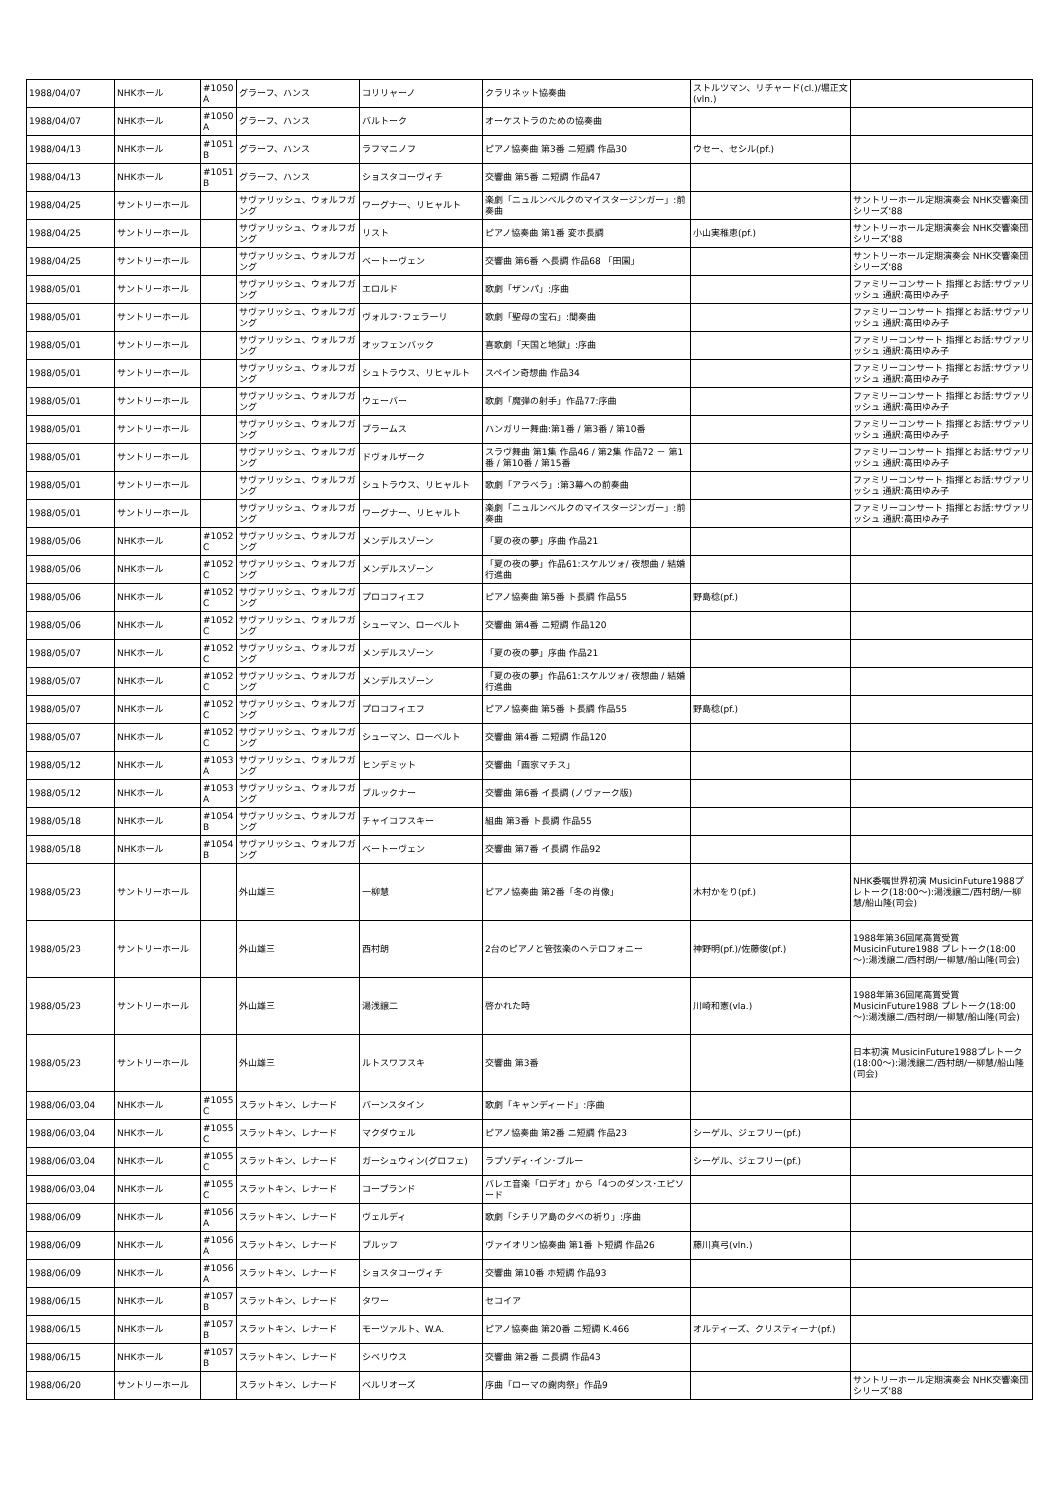| 1988/04/07 | NHKホール | #1050 A | グラーフ、ハンス | コリリャーノ | クラリネット協奏曲 | ストルツマン、リチャード(cl.)/堀正文(vln.) | |
| 1988/04/07 | NHKホール | #1050 A | グラーフ、ハンス | バルトーク | オーケストラのための協奏曲 | | |
| 1988/04/13 | NHKホール | #1051 B | グラーフ、ハンス | ラフマニノフ | ピアノ協奏曲 第3番 ニ短調 作品30 | ウセー、セシル(pf.) | |
| 1988/04/13 | NHKホール | #1051 B | グラーフ、ハンス | ショスタコーヴィチ | 交響曲 第5番 ニ短調 作品47 | | |
| 1988/04/25 | サントリーホール | | サヴァリッシュ、ウォルフガング | ワーグナー、リヒャルト | 楽劇「ニュルンベルクのマイスタージンガー」:前奏曲 | | サントリーホール定期演奏会 NHK交響楽団シリーズ'88 |
| 1988/04/25 | サントリーホール | | サヴァリッシュ、ウォルフガング | リスト | ピアノ協奏曲 第1番 変ホ長調 | 小山実稚恵(pf.) | サントリーホール定期演奏会 NHK交響楽団シリーズ'88 |
| 1988/04/25 | サントリーホール | | サヴァリッシュ、ウォルフガング | ベートーヴェン | 交響曲 第6番 ヘ長調 作品68 「田園」 | | サントリーホール定期演奏会 NHK交響楽団シリーズ'88 |
| 1988/05/01 | サントリーホール | | サヴァリッシュ、ウォルフガング | エロルド | 歌劇「ザンパ」:序曲 | | ファミリーコンサート 指揮とお話:サヴァリッシュ 通訳:高田ゆみ子 |
| 1988/05/01 | サントリーホール | | サヴァリッシュ、ウォルフガング | ヴォルフ･フェラーリ | 歌劇「聖母の宝石」:間奏曲 | | ファミリーコンサート 指揮とお話:サヴァリッシュ 通訳:高田ゆみ子 |
| 1988/05/01 | サントリーホール | | サヴァリッシュ、ウォルフガング | オッフェンバック | 喜歌劇「天国と地獄」:序曲 | | ファミリーコンサート 指揮とお話:サヴァリッシュ 通訳:高田ゆみ子 |
| 1988/05/01 | サントリーホール | | サヴァリッシュ、ウォルフガング | シュトラウス、リヒャルト | スペイン奇想曲 作品34 | | ファミリーコンサート 指揮とお話:サヴァリッシュ 通訳:高田ゆみ子 |
| 1988/05/01 | サントリーホール | | サヴァリッシュ、ウォルフガング | ウェーバー | 歌劇「魔弾の射手」作品77:序曲 | | ファミリーコンサート 指揮とお話:サヴァリッシュ 通訳:高田ゆみ子 |
| 1988/05/01 | サントリーホール | | サヴァリッシュ、ウォルフガング | ブラームス | ハンガリー舞曲:第1番 / 第3番 / 第10番 | | ファミリーコンサート 指揮とお話:サヴァリッシュ 通訳:高田ゆみ子 |
| 1988/05/01 | サントリーホール | | サヴァリッシュ、ウォルフガング | ドヴォルザーク | スラヴ舞曲 第1集 作品46 / 第2集 作品72 － 第1番 / 第10番 / 第15番 | | ファミリーコンサート 指揮とお話:サヴァリッシュ 通訳:高田ゆみ子 |
| 1988/05/01 | サントリーホール | | サヴァリッシュ、ウォルフガング | シュトラウス、リヒャルト | 歌劇「アラベラ」:第3幕への前奏曲 | | ファミリーコンサート 指揮とお話:サヴァリッシュ 通訳:高田ゆみ子 |
| 1988/05/01 | サントリーホール | | サヴァリッシュ、ウォルフガング | ワーグナー、リヒャルト | 楽劇「ニュルンベルクのマイスタージンガー」:前奏曲 | | ファミリーコンサート 指揮とお話:サヴァリッシュ 通訳:高田ゆみ子 |
| 1988/05/06 | NHKホール | #1052 C | サヴァリッシュ、ウォルフガング | メンデルスゾーン | 「夏の夜の夢」序曲 作品21 | | |
| 1988/05/06 | NHKホール | #1052 C | サヴァリッシュ、ウォルフガング | メンデルスゾーン | 「夏の夜の夢」作品61:スケルツォ/ 夜想曲 / 結婚行進曲 | | |
| 1988/05/06 | NHKホール | #1052 C | サヴァリッシュ、ウォルフガング | プロコフィエフ | ピアノ協奏曲 第5番 ト長調 作品55 | 野島稔(pf.) | |
| 1988/05/06 | NHKホール | #1052 C | サヴァリッシュ、ウォルフガング | シューマン、ローベルト | 交響曲 第4番 ニ短調 作品120 | | |
| 1988/05/07 | NHKホール | #1052 C | サヴァリッシュ、ウォルフガング | メンデルスゾーン | 「夏の夜の夢」序曲 作品21 | | |
| 1988/05/07 | NHKホール | #1052 C | サヴァリッシュ、ウォルフガング | メンデルスゾーン | 「夏の夜の夢」作品61:スケルツォ/ 夜想曲 / 結婚行進曲 | | |
| 1988/05/07 | NHKホール | #1052 C | サヴァリッシュ、ウォルフガング | プロコフィエフ | ピアノ協奏曲 第5番 ト長調 作品55 | 野島稔(pf.) | |
| 1988/05/07 | NHKホール | #1052 C | サヴァリッシュ、ウォルフガング | シューマン、ローベルト | 交響曲 第4番 ニ短調 作品120 | | |
| 1988/05/12 | NHKホール | #1053 A | サヴァリッシュ、ウォルフガング | ヒンデミット | 交響曲「画家マチス」 | | |
| 1988/05/12 | NHKホール | #1053 A | サヴァリッシュ、ウォルフガング | ブルックナー | 交響曲 第6番 イ長調 (ノヴァーク版) | | |
| 1988/05/18 | NHKホール | #1054 B | サヴァリッシュ、ウォルフガング | チャイコフスキー | 組曲 第3番 ト長調 作品55 | | |
| 1988/05/18 | NHKホール | #1054 B | サヴァリッシュ、ウォルフガング | ベートーヴェン | 交響曲 第7番 イ長調 作品92 | | |
| 1988/05/23 | サントリーホール | | 外山雄三 | 一柳慧 | ピアノ協奏曲 第2番「冬の肖像」 | 木村かをり(pf.) | NHK委嘱世界初演 MusicinFuture1988プレトーク(18:00～):湯浅譲二/西村朗/一柳慧/船山隆(司会) |
| 1988/05/23 | サントリーホール | | 外山雄三 | 西村朗 | 2台のピアノと管弦楽のヘテロフォニー | 神野明(pf.)/佐藤俊(pf.) | 1988年第36回尾高賞受賞 MusicinFuture1988 プレトーク(18:00～):湯浅譲二/西村朗/一柳慧/船山隆(司会) |
| 1988/05/23 | サントリーホール | | 外山雄三 | 湯浅譲二 | 啓かれた時 | 川崎和憲(vla.) | 1988年第36回尾高賞受賞 MusicinFuture1988 プレトーク(18:00～):湯浅譲二/西村朗/一柳慧/船山隆(司会) |
| 1988/05/23 | サントリーホール | | 外山雄三 | ルトスワフスキ | 交響曲 第3番 | | 日本初演 MusicinFuture1988プレトーク(18:00～):湯浅譲二/西村朗/一柳慧/船山隆(司会) |
| 1988/06/03,04 | NHKホール | #1055 C | スラットキン、レナード | バーンスタイン | 歌劇「キャンディード」:序曲 | | |
| 1988/06/03,04 | NHKホール | #1055 C | スラットキン、レナード | マクダウェル | ピアノ協奏曲 第2番 ニ短調 作品23 | シーゲル、ジェフリー(pf.) | |
| 1988/06/03,04 | NHKホール | #1055 C | スラットキン、レナード | ガーシュウィン(グロフェ) | ラプソディ･イン･ブルー | シーゲル、ジェフリー(pf.) | |
| 1988/06/03,04 | NHKホール | #1055 C | スラットキン、レナード | コープランド | バレエ音楽「ロデオ」から「4つのダンス･エピソード | | |
| 1988/06/09 | NHKホール | #1056 A | スラットキン、レナード | ヴェルディ | 歌劇「シチリア島の夕べの祈り」:序曲 | | |
| 1988/06/09 | NHKホール | #1056 A | スラットキン、レナード | ブルッフ | ヴァイオリン協奏曲 第1番 ト短調 作品26 | 藤川真弓(vln.) | |
| 1988/06/09 | NHKホール | #1056 A | スラットキン、レナード | ショスタコーヴィチ | 交響曲 第10番 ホ短調 作品93 | | |
| 1988/06/15 | NHKホール | #1057 B | スラットキン、レナード | タワー | セコイア | | |
| 1988/06/15 | NHKホール | #1057 B | スラットキン、レナード | モーツァルト、W.A. | ピアノ協奏曲 第20番 ニ短調 K.466 | オルティーズ、クリスティーナ(pf.) | |
| 1988/06/15 | NHKホール | #1057 B | スラットキン、レナード | シベリウス | 交響曲 第2番 ニ長調 作品43 | | |
| 1988/06/20 | サントリーホール | | スラットキン、レナード | ベルリオーズ | 序曲「ローマの謝肉祭」作品9 | | サントリーホール定期演奏会 NHK交響楽団シリーズ'88 |